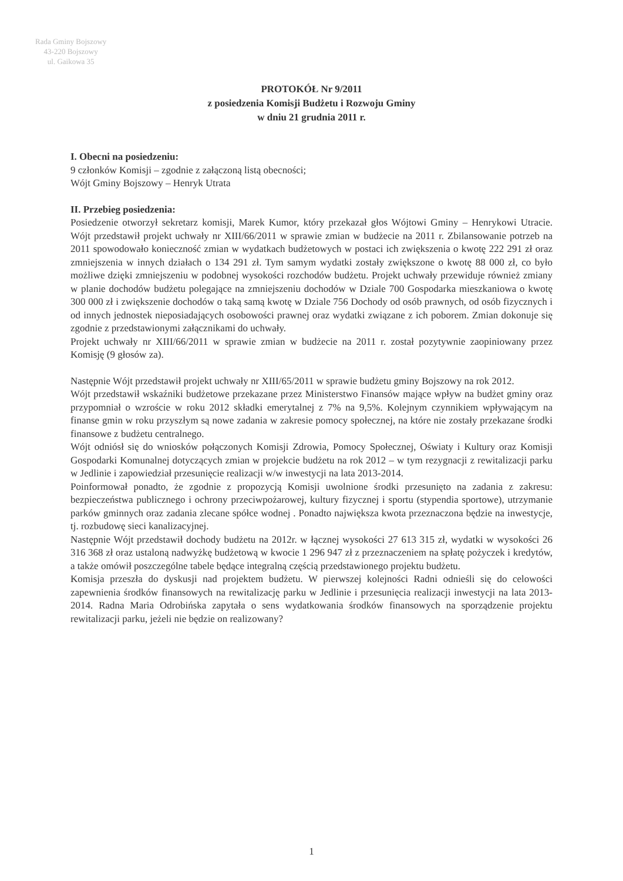Rada Gminy Bojszowy
43-220 Bojszowy
ul. Gaikowa 35
PROTOKÓŁ Nr 9/2011
z posiedzenia Komisji Budżetu i Rozwoju Gminy
w dniu 21 grudnia 2011 r.
I. Obecni na posiedzeniu:
9 członków Komisji – zgodnie z załączoną listą obecności;
Wójt Gminy Bojszowy – Henryk Utrata
II. Przebieg posiedzenia:
Posiedzenie otworzył sekretarz komisji, Marek Kumor, który przekazał głos Wójtowi Gminy – Henrykowi Utracie. Wójt przedstawił projekt uchwały nr XIII/66/2011 w sprawie zmian w budżecie na 2011 r. Zbilansowanie potrzeb na 2011 spowodowało konieczność zmian w wydatkach budżetowych w postaci ich zwiększenia o kwotę 222 291 zł oraz zmniejszenia w innych działach o 134 291 zł. Tym samym wydatki zostały zwiększone o kwotę 88 000 zł, co było możliwe dzięki zmniejszeniu w podobnej wysokości rozchodów budżetu. Projekt uchwały przewiduje również zmiany w planie dochodów budżetu polegające na zmniejszeniu dochodów w Dziale 700 Gospodarka mieszkaniowa o kwotę 300 000 zł i zwiększenie dochodów o taką samą kwotę w Dziale 756 Dochody od osób prawnych, od osób fizycznych i od innych jednostek nieposiadających osobowości prawnej oraz wydatki związane z ich poborem. Zmian dokonuje się zgodnie z przedstawionymi załącznikami do uchwały.
Projekt uchwały nr XIII/66/2011 w sprawie zmian w budżecie na 2011 r. został pozytywnie zaopiniowany przez Komisję (9 głosów za).
Następnie Wójt przedstawił projekt uchwały nr XIII/65/2011 w sprawie budżetu gminy Bojszowy na rok 2012.
Wójt przedstawił wskaźniki budżetowe przekazane przez Ministerstwo Finansów mające wpływ na budżet gminy oraz przypomniał o wzroście w roku 2012 składki emerytalnej z 7% na 9,5%. Kolejnym czynnikiem wpływającym na finanse gmin w roku przyszłym są nowe zadania w zakresie pomocy społecznej, na które nie zostały przekazane środki finansowe z budżetu centralnego.
Wójt odniósł się do wniosków połączonych Komisji Zdrowia, Pomocy Społecznej, Oświaty i Kultury oraz Komisji Gospodarki Komunalnej dotyczących zmian w projekcie budżetu na rok 2012 – w tym rezygnacji z rewitalizacji parku w Jedlinie i zapowiedział przesunięcie realizacji w/w inwestycji na lata 2013-2014.
Poinformował ponadto, że zgodnie z propozycją Komisji uwolnione środki przesunięto na zadania z zakresu: bezpieczeństwa publicznego i ochrony przeciwpożarowej, kultury fizycznej i sportu (stypendia sportowe), utrzymanie parków gminnych oraz zadania zlecane spółce wodnej . Ponadto największa kwota przeznaczona będzie na inwestycje, tj. rozbudowę sieci kanalizacyjnej.
Następnie Wójt przedstawił dochody budżetu na 2012r. w łącznej wysokości 27 613 315 zł, wydatki w wysokości 26 316 368 zł oraz ustaloną nadwyżkę budżetową w kwocie 1 296 947 zł z przeznaczeniem na spłatę pożyczek i kredytów, a także omówił poszczególne tabele będące integralną częścią przedstawionego projektu budżetu.
Komisja przeszła do dyskusji nad projektem budżetu. W pierwszej kolejności Radni odnieśli się do celowości zapewnienia środków finansowych na rewitalizację parku w Jedlinie i przesunięcia realizacji inwestycji na lata 2013-2014. Radna Maria Odrobińska zapytała o sens wydatkowania środków finansowych na sporządzenie projektu rewitalizacji parku, jeżeli nie będzie on realizowany?
1